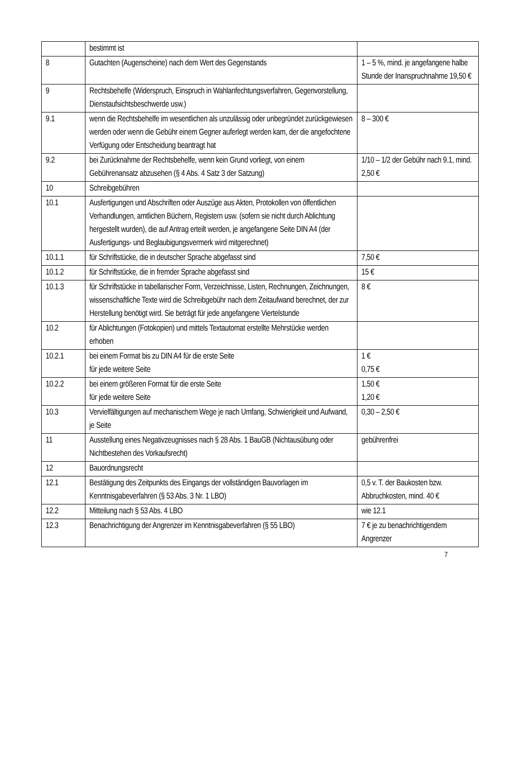| | bestimmt ist | |
| 8 | Gutachten (Augenscheine) nach dem Wert des Gegenstands | 1 – 5 %, mind. je angefangene halbe Stunde der Inanspruchnahme 19,50 € |
| 9 | Rechtsbehelfe (Widerspruch, Einspruch in Wahlanfechtungsverfahren, Gegenvorstellung, Dienstaufsichtsbeschwerde usw.) | |
| 9.1 | wenn die Rechtsbehelfe im wesentlichen als unzulässig oder unbegründet zurückgewiesen werden oder wenn die Gebühr einem Gegner auferlegt werden kam, der die angefochtene Verfügung oder Entscheidung beantragt hat | 8 – 300 € |
| 9.2 | bei Zurücknahme der Rechtsbehelfe, wenn kein Grund vorliegt, von einem Gebührenansatz abzusehen (§ 4 Abs. 4 Satz 3 der Satzung) | 1/10 – 1/2 der Gebühr nach 9.1, mind. 2,50 € |
| 10 | Schreibgebühren | |
| 10.1 | Ausfertigungen und Abschriften oder Auszüge aus Akten, Protokollen von öffentlichen Verhandlungen, amtlichen Büchern, Registern usw. (sofern sie nicht durch Ablichtung hergestellt wurden), die auf Antrag erteilt werden, je angefangene Seite DIN A4 (der Ausfertigungs- und Beglaubigungsvermerk wird mitgerechnet) | |
| 10.1.1 | für Schriftstücke, die in deutscher Sprache abgefasst sind | 7,50 € |
| 10.1.2 | für Schriftstücke, die in fremder Sprache abgefasst sind | 15 € |
| 10.1.3 | für Schriftstücke in tabellarischer Form, Verzeichnisse, Listen, Rechnungen, Zeichnungen, wissenschaftliche Texte wird die Schreibgebühr nach dem Zeitaufwand berechnet, der zur Herstellung benötigt wird. Sie beträgt für jede angefangene Viertelstunde | 8 € |
| 10.2 | für Ablichtungen (Fotokopien) und mittels Textautomat erstellte Mehrstücke werden erhoben | |
| 10.2.1 | bei einem Format bis zu DIN A4 für die erste Seite für jede weitere Seite | 1 € 0,75 € |
| 10.2.2 | bei einem größeren Format für die erste Seite für jede weitere Seite | 1,50 € 1,20 € |
| 10.3 | Vervielfältigungen auf mechanischem Wege je nach Umfang, Schwierigkeit und Aufwand, je Seite | 0,30 – 2,50 € |
| 11 | Ausstellung eines Negativzeugnisses nach § 28 Abs. 1 BauGB (Nichtausübung oder Nichtbestehen des Vorkaufsrecht) | gebührenfrei |
| 12 | Bauordnungsrecht | |
| 12.1 | Bestätigung des Zeitpunkts des Eingangs der vollständigen Bauvorlagen im Kenntnisgabeverfahren (§ 53 Abs. 3 Nr. 1 LBO) | 0,5 v. T. der Baukosten bzw. Abbruchkosten, mind. 40 € |
| 12.2 | Mitteilung nach § 53 Abs. 4 LBO | wie 12.1 |
| 12.3 | Benachrichtigung der Angrenzer im Kenntnisgabeverfahren (§ 55 LBO) | 7 € je zu benachrichtigendem Angrenzer |
7